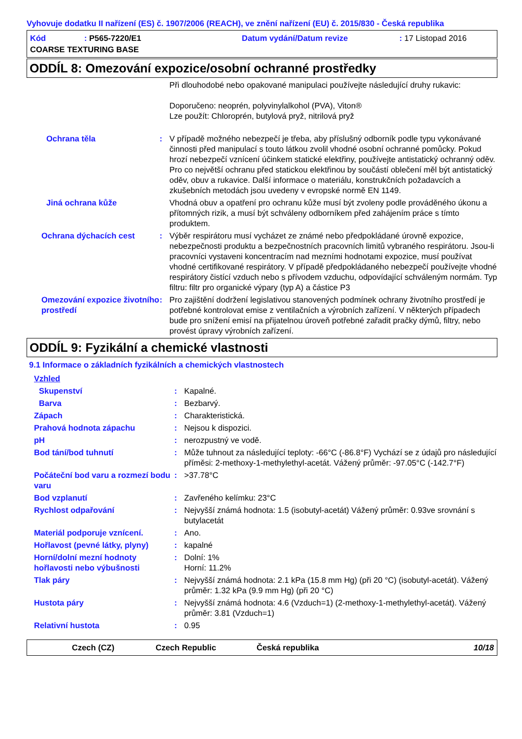Vyhovuje dodatku II nařízení (ES) č. 1907/2006 (REACH), ve znění nařízení (EU) č. 2015/830 - Česká republika
Kód: P565-7220/E1 Datum vydání/Datum revize: 17 Listopad 2016
COARSE TEXTURING BASE
ODDÍL 8: Omezování expozice/osobní ochranné prostředky
| | | Při dlouhodobé nebo opakované manipulaci používejte následující druhy rukavic: Doporučeno: neoprén, polyvinylalkohol (PVA), Viton® Lze použít: Chloroprén, butylová pryž, nitrilová pryž |
| Ochrana těla | : | V případě možného nebezpečí je třeba, aby příslušný odborník podle typu vykonávané činnosti před manipulací s touto látkou zvolil vhodné osobní ochranné pomůcky. Pokud hrozí nebezpečí vznícení účinkem statické elektřiny, používejte antistatický ochranný oděv. Pro co největší ochranu před statickou elektřinou by součástí oblečení měl být antistatický oděv, obuv a rukavice. Další informace o materiálu, konstrukčních požadavcích a zkušebních metodách jsou uvedeny v evropské normě EN 1149. |
| Jiná ochrana kůže | | Vhodná obuv a opatření pro ochranu kůže musí být zvoleny podle prováděného úkonu a přítomných rizik, a musí být schváleny odborníkem před zahájením práce s tímto produktem. |
| Ochrana dýchacích cest | : | Výběr respirátoru musí vycházet ze známé nebo předpokládané úrovně expozice, nebezpečnosti produktu a bezpečnostních pracovních limitů vybraného respirátoru. Jsou-li pracovníci vystaveni koncentracím nad mezními hodnotami expozice, musí používat vhodné certifikované respirátory. V případě předpokládaného nebezpečí používejte vhodné respirátory čistící vzduch nebo s přívodem vzduchu, odpovídající schváleným normám. Typ filtru: filtr pro organické výpary (typ A) a částice P3 |
| Omezování expozice životního prostředí | : | Pro zajištění dodržení legislativou stanovených podmínek ochrany životního prostředí je potřebné kontrolovat emise z ventilačních a výrobních zařízení. V některých případech bude pro snížení emisí na přijatelnou úroveň potřebné zařadit pračky dýmů, filtry, nebo provést úpravy výrobních zařízení. |
ODDÍL 9: Fyzikální a chemické vlastnosti
9.1 Informace o základních fyzikálních a chemických vlastnostech
| Vzhled | | |
| Skupenství | : | Kapalné. |
| Barva | : | Bezbarvý. |
| Zápach | : | Charakteristická. |
| Prahová hodnota zápachu | : | Nejsou k dispozici. |
| pH | : | nerozpustný ve vodě. |
| Bod tání/bod tuhnutí | : | Může tuhnout za následující teploty: -66°C (-86.8°F) Vychází se z údajů pro následující příměsi: 2-methoxy-1-methylethyl-acetát. Vážený průměr: -97.05°C (-142.7°F) |
| Počáteční bod varu a rozmezí bodu varu | : | >37.78°C |
| Bod vzplanutí | : | Zavřeného kelímku: 23°C |
| Rychlost odpařování | : | Nejvyšší známá hodnota: 1.5 (isobutyl-acetát) Vážený průměr: 0.93ve srovnání s butylacetát |
| Materiál podporuje vznícení. | : | Ano. |
| Hořlavost (pevné látky, plyny) | : | kapalné |
| Horní/dolní mezní hodnoty hořlavosti nebo výbušnosti | : | Dolní: 1% Horní: 11.2% |
| Tlak páry | : | Nejvyšší známá hodnota: 2.1 kPa (15.8 mm Hg) (při 20 °C) (isobutyl-acetát). Vážený průměr: 1.32 kPa (9.9 mm Hg) (při 20 °C) |
| Hustota páry | : | Nejvyšší známá hodnota: 4.6 (Vzduch=1) (2-methoxy-1-methylethyl-acetát). Vážený průměr: 3.81 (Vzduch=1) |
| Relativní hustota | : | 0.95 |
Czech (CZ) Czech Republic Česká republika 10/18